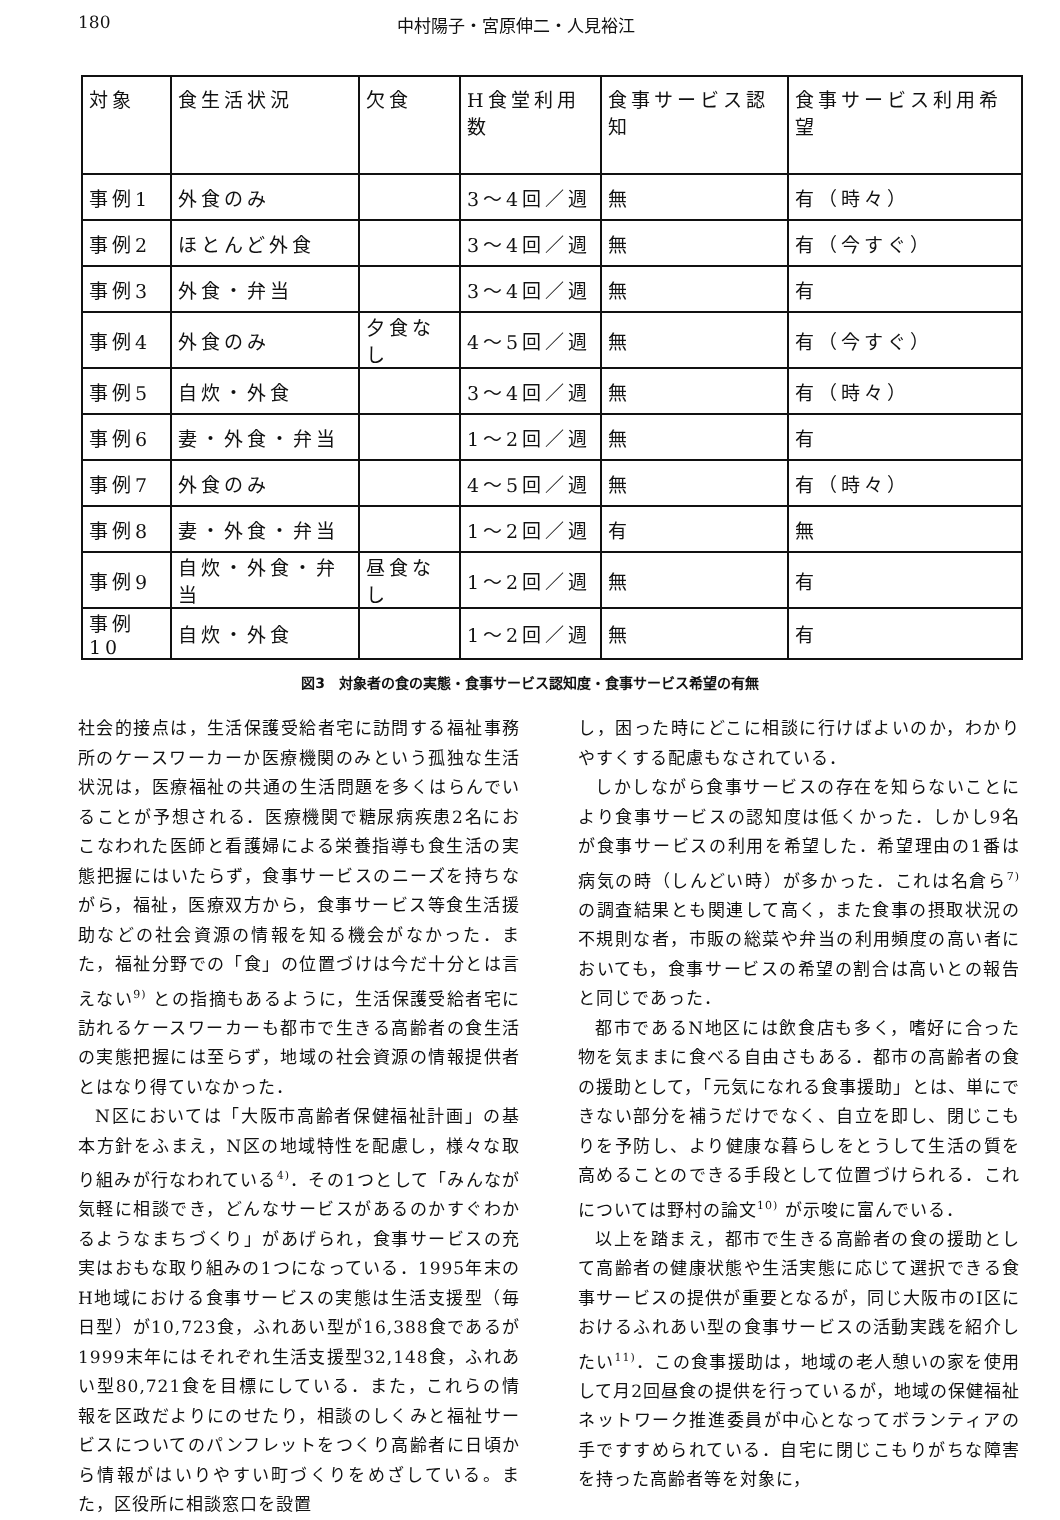180 中村陽子・宮原伸二・人見裕江
| 対象 | 食生活状況 | 欠食 | H食堂利用数 | 食事サービス認知 | 食事サービス利用希望 |
| --- | --- | --- | --- | --- | --- |
| 事例1 | 外食のみ | | 3～4回／週 | 無 | 有（時々） |
| 事例2 | ほとんど外食 | | 3～4回／週 | 無 | 有（今すぐ） |
| 事例3 | 外食・弁当 | | 3～4回／週 | 無 | 有 |
| 事例4 | 外食のみ | 夕食なし | 4～5回／週 | 無 | 有（今すぐ） |
| 事例5 | 自炊・外食 | | 3～4回／週 | 無 | 有（時々） |
| 事例6 | 妻・外食・弁当 | | 1～2回／週 | 無 | 有 |
| 事例7 | 外食のみ | | 4～5回／週 | 無 | 有（時々） |
| 事例8 | 妻・外食・弁当 | | 1～2回／週 | 有 | 無 |
| 事例9 | 自炊・外食・弁当 | 昼食なし | 1～2回／週 | 無 | 有 |
| 事例10 | 自炊・外食 | | 1～2回／週 | 無 | 有 |
図3　対象者の食の実態・食事サービス認知度・食事サービス希望の有無
社会的接点は，生活保護受給者宅に訪問する福祉事務所のケースワーカーか医療機関のみという孤独な生活状況は，医療福祉の共通の生活問題を多くはらんでいることが予想される．医療機関で糖尿病疾患2名におこなわれた医師と看護婦による栄養指導も食生活の実態把握にはいたらず，食事サービスのニーズを持ちながら，福祉，医療双方から，食事サービス等食生活援助などの社会資源の情報を知る機会がなかった．また，福祉分野での「食」の位置づけは今だ十分とは言えない<sup>9)</sup> との指摘もあるように，生活保護受給者宅に訪れるケースワーカーも都市で生きる高齢者の食生活の実態把握には至らず，地域の社会資源の情報提供者とはなり得ていなかった．
N区においては「大阪市高齢者保健福祉計画」の基本方針をふまえ，N区の地域特性を配慮し，様々な取り組みが行なわれている<sup>4)</sup>．その1つとして「みんなが気軽に相談でき，どんなサービスがあるのかすぐわかるようなまちづくり」があげられ，食事サービスの充実はおもな取り組みの1つになっている．1995年末のH地域における食事サービスの実態は生活支援型（毎日型）が10,723食，ふれあい型が16,388食であるが1999末年にはそれぞれ生活支援型32,148食，ふれあい型80,721食を目標にしている．また，これらの情報を区政だよりにのせたり，相談のしくみと福祉サービスについてのパンフレットをつくり高齢者に日頃から情報がはいりやすい町づくりをめざしている。また，区役所に相談窓口を設置
し，困った時にどこに相談に行けばよいのか，わかりやすくする配慮もなされている．
しかしながら食事サービスの存在を知らないことにより食事サービスの認知度は低くかった．しかし9名が食事サービスの利用を希望した．希望理由の1番は病気の時（しんどい時）が多かった．これは名倉ら<sup>7)</sup> の調査結果とも関連して高く，また食事の摂取状況の不規則な者，市販の総菜や弁当の利用頻度の高い者においても，食事サービスの希望の割合は高いとの報告と同じであった．
都市であるN地区には飲食店も多く，嗜好に合った物を気ままに食べる自由さもある．都市の高齢者の食の援助として，「元気になれる食事援助」とは、単にできない部分を補うだけでなく、自立を即し、閉じこもりを予防し、より健康な暮らしをとうして生活の質を高めることのできる手段として位置づけられる．これについては野村の論文<sup>10)</sup> が示唆に富んでいる．
以上を踏まえ，都市で生きる高齢者の食の援助として高齢者の健康状態や生活実態に応じて選択できる食事サービスの提供が重要となるが，同じ大阪市のI区におけるふれあい型の食事サービスの活動実践を紹介したい<sup>11)</sup>．この食事援助は，地域の老人憩いの家を使用して月2回昼食の提供を行っているが，地域の保健福祉ネットワーク推進委員が中心となってボランティアの手ですすめられている．自宅に閉じこもりがちな障害を持った高齢者等を対象に，